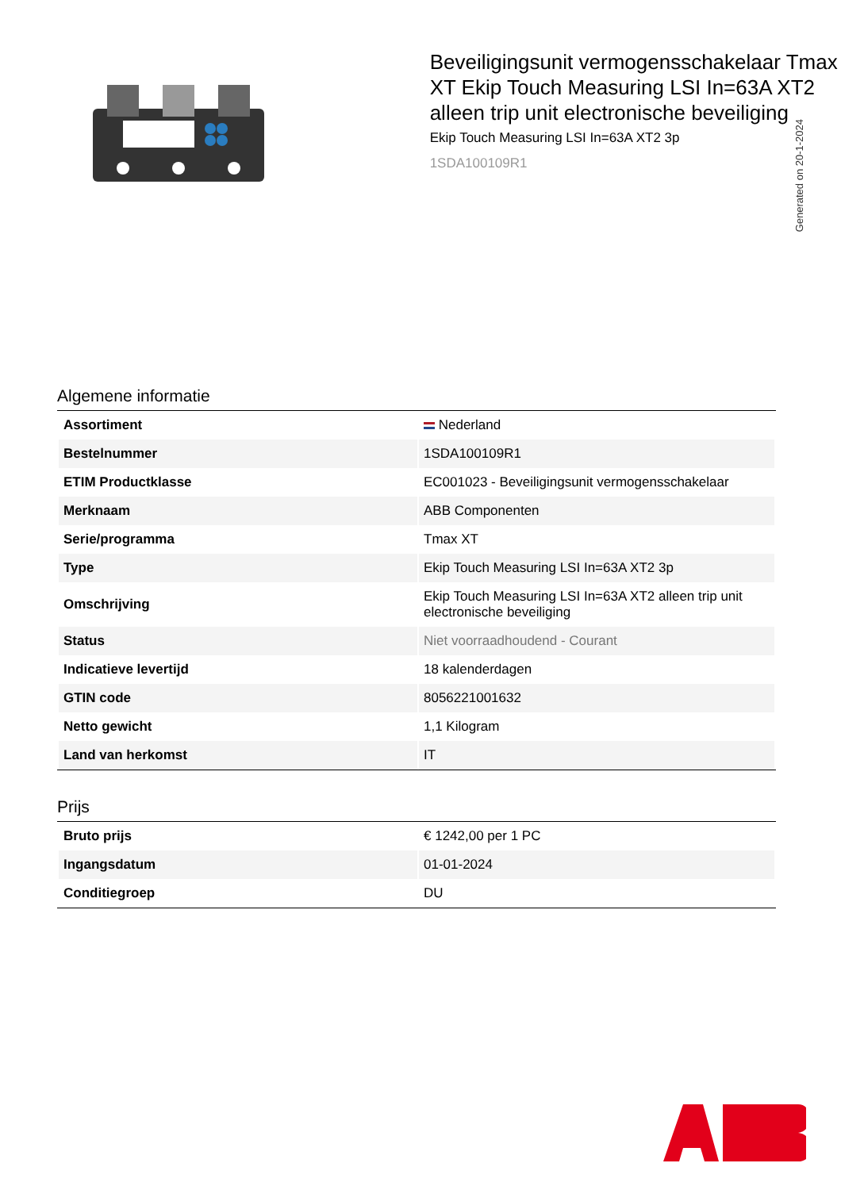Generated on 20-1-2024
Beveiligingsunit vermogensschakelaar Tmax XT Ekip Touch Measuring LSI In=63A XT2 alleen trip unit electronische beveiliging
Ekip Touch Measuring LSI In=63A XT2 3p
1SDA100109R1
Algemene informatie
| Assortiment | Nederland |
| Bestelnummer | 1SDA100109R1 |
| ETIM Productklasse | EC001023 - Beveiligingsunit vermogensschakelaar |
| Merknaam | ABB Componenten |
| Serie/programma | Tmax XT |
| Type | Ekip Touch Measuring LSI In=63A XT2 3p |
| Omschrijving | Ekip Touch Measuring LSI In=63A XT2 alleen trip unit electronische beveiliging |
| Status | Niet voorraadhoudend - Courant |
| Indicatieve levertijd | 18 kalenderdagen |
| GTIN code | 8056221001632 |
| Netto gewicht | 1,1 Kilogram |
| Land van herkomst | IT |
Prijs
| Bruto prijs | € 1242,00 per 1 PC |
| Ingangsdatum | 01-01-2024 |
| Conditiegroep | DU |